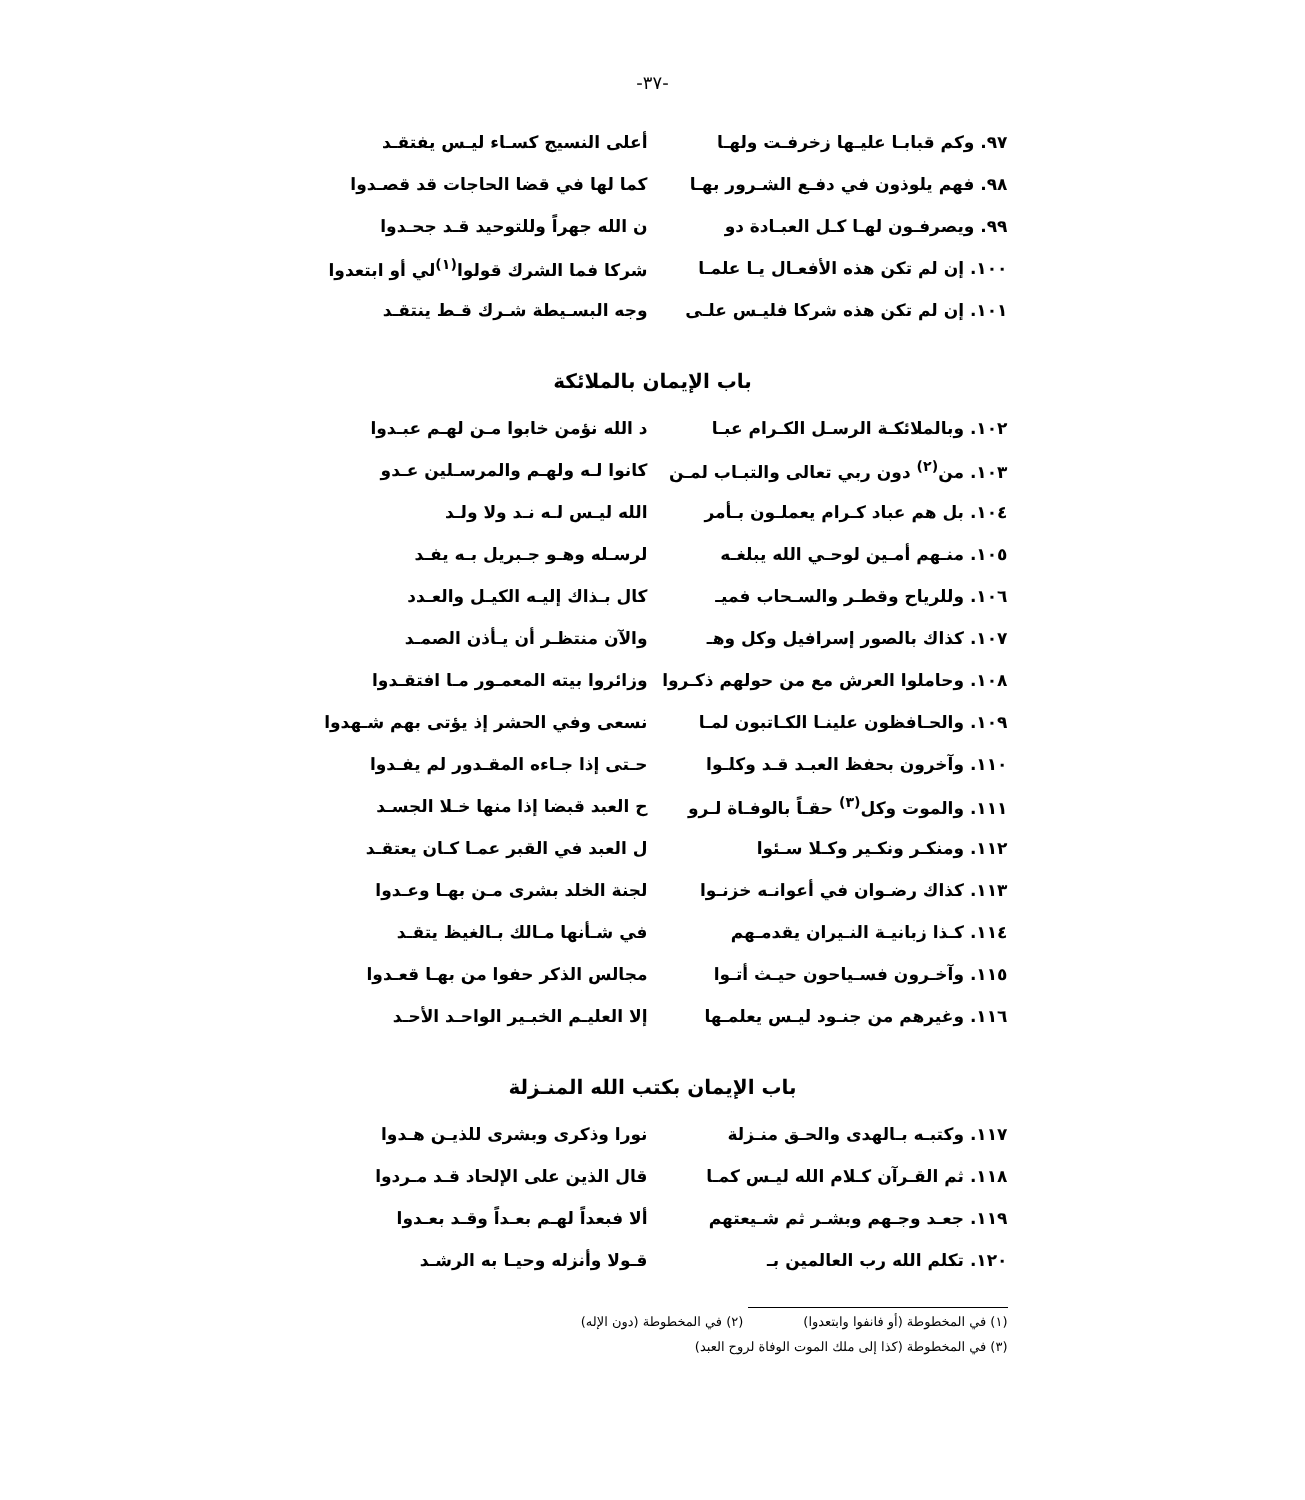-٣٧-
٩٧. وكم قبابـا عليـها زخرفـت ولهـا أعلى النسيج كسـاء ليـس يفتقـد
٩٨. فهم يلوذون في دفـع الشـرور بهـا كما لها في قضا الحاجات قد قصـدوا
٩٩. ويصرفـون لهـا كـل العبـادة دو ن الله جهراً وللتوحيد قـد جحـدوا
١٠٠. إن لم تكن هذه الأفعـال يـا علمـا
شركا فما الشرك قولوا<sup>(١)</sup>لي أو ابتعدوا
١٠١. إن لم تكن هذه شركا فليـس علـى وجه البسـيطة شـرك قـط ينتقـد
باب الإيمان بالملائكة
١٠٢. وبالملائكـة الرسـل الكـرام عبـا
د الله نؤمن خابوا مـن لهـم عبـدوا
١٠٣. من<sup>(٢)</sup> دون ربي تعالى والتبـاب لمـن
كانوا لـه ولهـم والمرسـلين عـدو
١٠٤. بل هم عباد كـرام يعملـون بـأمر الله ليـس لـه نـد ولا ولـد
١٠٥. منـهم أمـين لوحـي الله يبلغـه لرسـله وهـو جـبريل بـه يفـد
١٠٦. وللرياح وقطـر والسـحاب فميـ كال بـذاك إليـه الكيـل والعـدد
١٠٧. كذاك بالصور إسرافيل وكل وهـ والآن منتظـر أن يـأذن الصمـد
١٠٨. وحاملوا العرش مع من حولهم ذكـروا
وزائروا بيته المعمـور مـا افتقـدوا
١٠٩. والحـافظون علينـا الكـاتبون لمـا
نسعى وفي الحشر إذ يؤتى بهم شـهدوا
١١٠. وآخرون بحفظ العبـد قـد وكلـوا حـتى إذا جـاءه المقـدور لم يفـدوا
١١١. والموت وكل<sup>(٣)</sup> حقـاً بالوفـاة لـرو
ح العبد قبضا إذا منها خـلا الجسـد
١١٢. ومنكـر ونكـير وكـلا سـئوا ل العبد في القبر عمـا كـان يعتقـد
١١٣. كذاك رضـوان في أعوانـه خزنـوا لجنة الخلد بشرى مـن بهـا وعـدوا
١١٤. كـذا زبانيـة النـيران يقدمـهم في شـأنها مـالك بـالغيظ يتقـد
١١٥. وآخـرون فسـياحون حيـث أتـوا مجالس الذكر حفوا من بهـا قعـدوا
١١٦. وغيرهم من جنـود ليـس يعلمـها إلا العليـم الخبـير الواحـد الأحـد
باب الإيمان بكتب الله المنـزلة
١١٧. وكتبـه بـالهدى والحـق منـزلة نورا وذكرى وبشرى للذيـن هـدوا
١١٨. ثم القـرآن كـلام الله ليـس كمـا
قال الذين على الإلحاد قـد مـردوا
١١٩. جعـد وجـهم وبشـر ثم شـيعتهم ألا فبعداً لهـم بعـداً وقـد بعـدوا
١٢٠. تكلم الله رب العالمين بـ قـولا وأنزله وحيـا به الرشـد
(١) في المخطوطة (أو فانفوا وابتعدوا) (٢) في المخطوطة (دون الإله)
(٣) في المخطوطة (كذا إلى ملك الموت الوفاة لروح العبد)